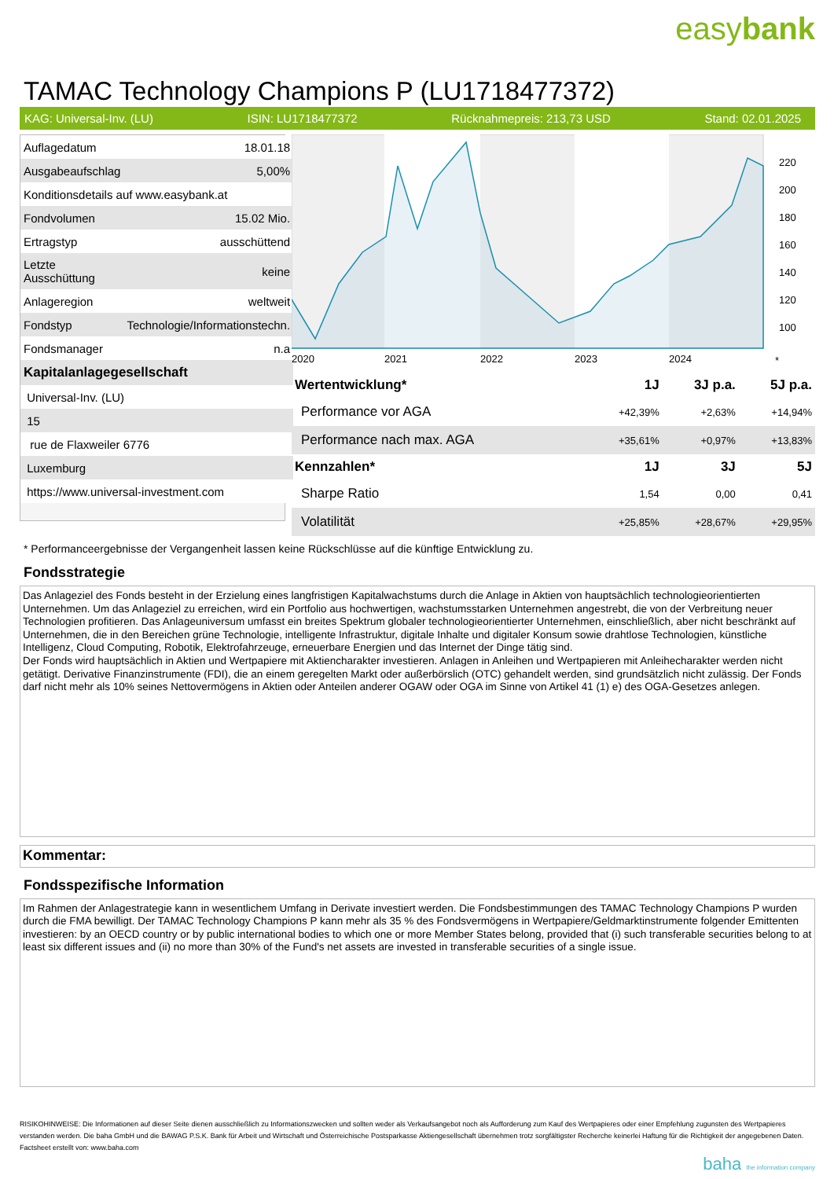easybank
TAMAC Technology Champions P (LU1718477372)
KAG: Universal-Inv. (LU) ISIN: LU1718477372 Rücknahmepreis: 213,73 USD Stand: 02.01.2025
| Auflagedatum | 18.01.18 |
| Ausgabeaufschlag | 5,00% |
| Konditionsdetails auf www.easybank.at | |
| Fondvolumen | 15.02 Mio. |
| Ertragstyp | ausschüttend |
| Letzte Ausschüttung | keine |
| Anlageregion | weltweit |
| Fondstyp | Technologie/Informationstechn. |
| Fondsmanager | n.a |
| Kapitalanlagegesellschaft | |
| Universal-Inv. (LU) | |
| 15 | |
| rue de Flaxweiler 6776 | |
| Luxemburg | |
| https://www.universal-investment.com | |
220
200
180
160
140
120
100
2020
2021
2022
2023
2024
*
| Wertentwicklung* | 1J | 3J p.a. | 5J p.a. |
| --- | --- | --- | --- |
| Performance vor AGA | +42,39% | +2,63% | +14,94% |
| Performance nach max. AGA | +35,61% | +0,97% | +13,83% |
| Kennzahlen* | 1J | 3J | 5J |
| Sharpe Ratio | 1,54 | 0,00 | 0,41 |
| Volatilität | +25,85% | +28,67% | +29,95% |
* Performanceergebnisse der Vergangenheit lassen keine Rückschlüsse auf die künftige Entwicklung zu.
Fondsstrategie
Das Anlageziel des Fonds besteht in der Erzielung eines langfristigen Kapitalwachstums durch die Anlage in Aktien von hauptsächlich technologieorientierten Unternehmen. Um das Anlageziel zu erreichen, wird ein Portfolio aus hochwertigen, wachstumsstarken Unternehmen angestrebt, die von der Verbreitung neuer Technologien profitieren. Das Anlageuniversum umfasst ein breites Spektrum globaler technologieorientierter Unternehmen, einschließlich, aber nicht beschränkt auf Unternehmen, die in den Bereichen grüne Technologie, intelligente Infrastruktur, digitale Inhalte und digitaler Konsum sowie drahtlose Technologien, künstliche Intelligenz, Cloud Computing, Robotik, Elektrofahrzeuge, erneuerbare Energien und das Internet der Dinge tätig sind.
Der Fonds wird hauptsächlich in Aktien und Wertpapiere mit Aktiencharakter investieren. Anlagen in Anleihen und Wertpapieren mit Anleihecharakter werden nicht getätigt. Derivative Finanzinstrumente (FDI), die an einem geregelten Markt oder außerbörslich (OTC) gehandelt werden, sind grundsätzlich nicht zulässig. Der Fonds darf nicht mehr als 10% seines Nettovermögens in Aktien oder Anteilen anderer OGAW oder OGA im Sinne von Artikel 41 (1) e) des OGA-Gesetzes anlegen.
Kommentar:
Fondsspezifische Information
Im Rahmen der Anlagestrategie kann in wesentlichem Umfang in Derivate investiert werden. Die Fondsbestimmungen des TAMAC Technology Champions P wurden durch die FMA bewilligt. Der TAMAC Technology Champions P kann mehr als 35 % des Fondsvermögens in Wertpapiere/Geldmarktinstrumente folgender Emittenten investieren: by an OECD country or by public international bodies to which one or more Member States belong, provided that (i) such transferable securities belong to at least six different issues and (ii) no more than 30% of the Fund's net assets are invested in transferable securities of a single issue.
RISIKOHINWEISE: Die Informationen auf dieser Seite dienen ausschließlich zu Informationszwecken und sollten weder als Verkaufsangebot noch als Aufforderung zum Kauf des Wertpapieres oder einer Empfehlung zugunsten des Wertpapieres verstanden werden. Die baha GmbH und die BAWAG P.S.K. Bank für Arbeit und Wirtschaft und Österreichische Postsparkasse Aktiengesellschaft übernehmen trotz sorgfältigster Recherche keinerlei Haftung für die Richtigkeit der angegebenen Daten.
Factsheet erstellt von: www.baha.com
baha the information company